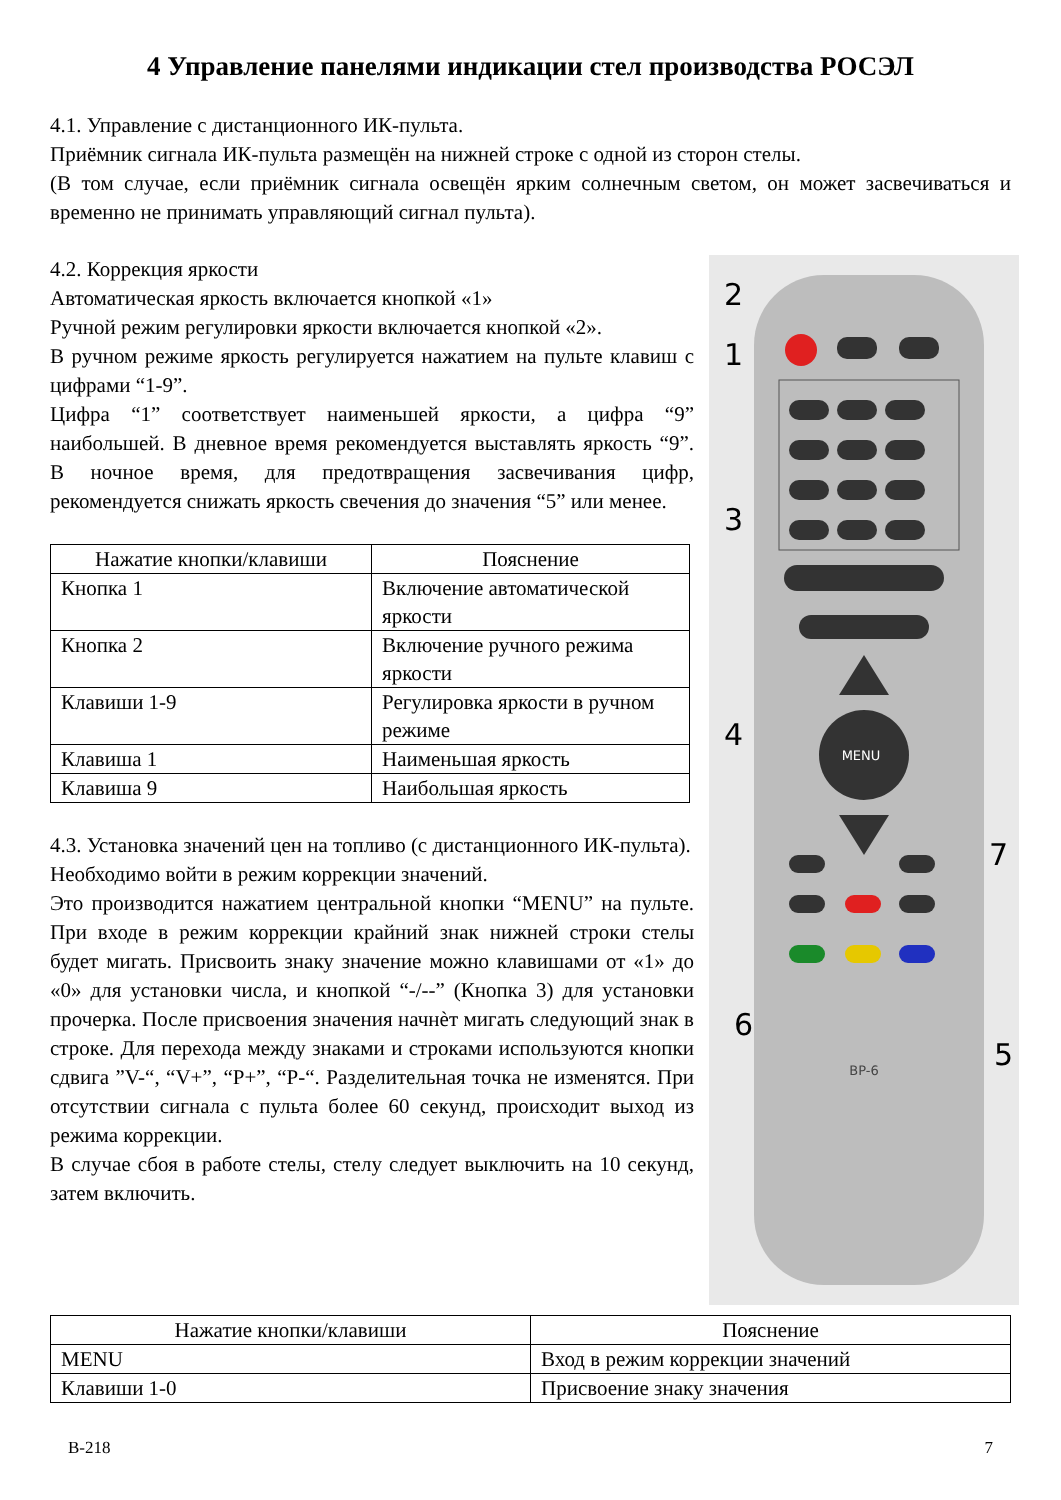4 Управление панелями индикации стел производства РОСЭЛ
4.1. Управление с дистанционного ИК-пульта.
Приёмник сигнала ИК-пульта размещён на нижней строке с одной из сторон стелы.
(В том случае, если приёмник сигнала освещён ярким солнечным светом, он может засвечиваться и временно не принимать управляющий сигнал пульта).
MENU
BP-6
2
1
3
4
7
6
5
4.2. Коррекция яркости
Автоматическая яркость включается кнопкой «1»
Ручной режим регулировки яркости включается кнопкой «2».
В ручном режиме яркость регулируется нажатием на пульте клавиш с цифрами “1-9”.
Цифра “1” соответствует наименьшей яркости, а цифра “9” наибольшей. В дневное время рекомендуется выставлять яркость “9”. В ночное время, для предотвращения засвечивания цифр, рекомендуется снижать яркость свечения до значения “5” или менее.
| Нажатие кнопки/клавиши | Пояснение |
| --- | --- |
| Кнопка 1 | Включение автоматической яркости |
| Кнопка 2 | Включение ручного режима яркости |
| Клавиши 1-9 | Регулировка яркости в ручном режиме |
| Клавиша 1 | Наименьшая яркость |
| Клавиша 9 | Наибольшая яркость |
4.3. Установка значений цен на топливо (с дистанционного ИК-пульта).
Необходимо войти в режим коррекции значений.
Это производится нажатием центральной кнопки “MENU” на пульте. При входе в режим коррекции крайний знак нижней строки стелы будет мигать. Присвоить знаку значение можно клавишами от «1» до «0» для установки числа, и кнопкой “-/--” (Кнопка 3) для установки прочерка. После присвоения значения начнѐт мигать следующий знак в строке. Для перехода между знаками и строками используются кнопки сдвига ”V-“, “V+”, “P+”, “P-“. Разделительная точка не изменятся. При отсутствии сигнала с пульта более 60 секунд, происходит выход из режима коррекции.
В случае сбоя в работе стелы, стелу следует выключить на 10 секунд, затем включить.
| Нажатие кнопки/клавиши | Пояснение |
| --- | --- |
| MENU | Вход в режим коррекции значений |
| Клавиши 1-0 | Присвоение знаку значения |
В-218 7